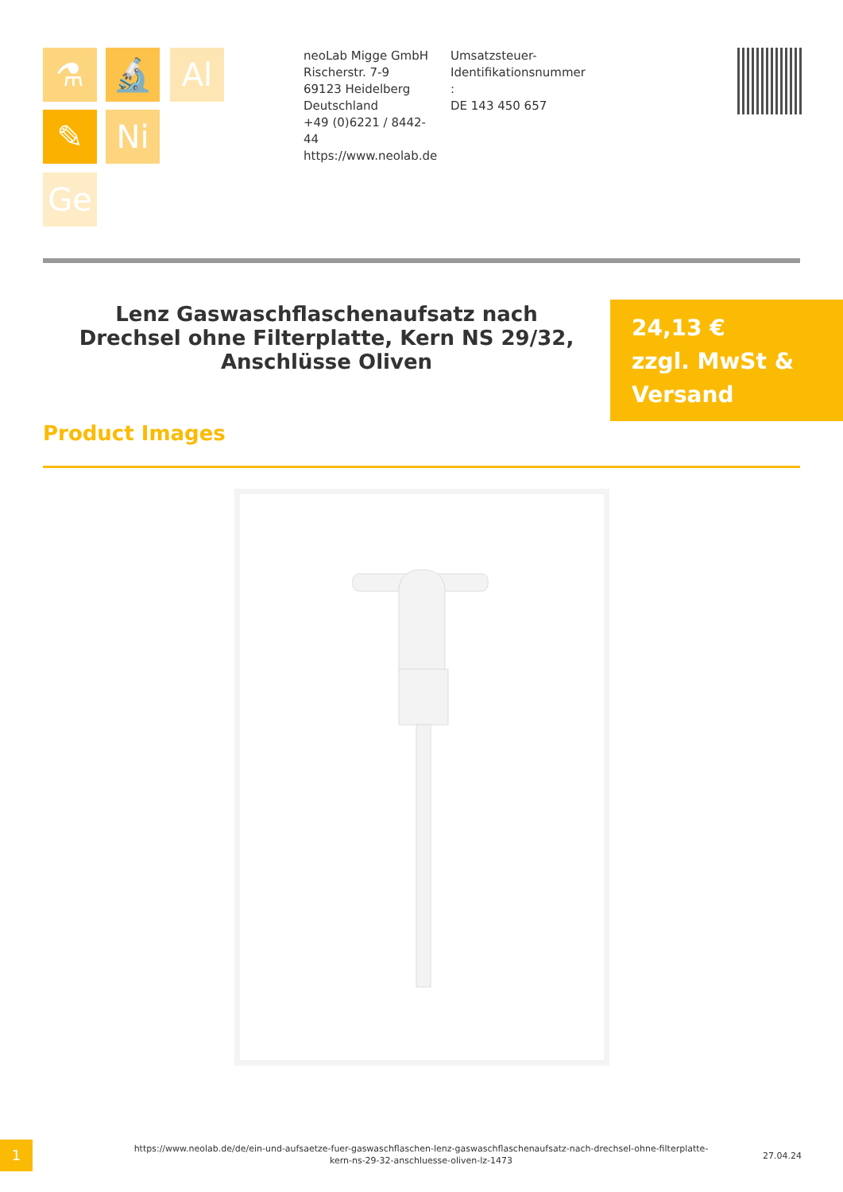⚗ 🔬 Al
✎ Ni
Ge
neoLab Migge GmbH
Rischerstr. 7-9
69123 Heidelberg
Deutschland
+49 (0)6221 / 8442-44
https://www.neolab.de
Umsatzsteuer-Identifikationsnummer :
DE 143 450 657
Lenz Gaswaschflaschenaufsatz nach Drechsel ohne Filterplatte, Kern NS 29/32, Anschlüsse Oliven
24,13 €
zzgl. MwSt & Versand
Product Images
1
https://www.neolab.de/de/ein-und-aufsaetze-fuer-gaswaschflaschen-lenz-gaswaschflaschenaufsatz-nach-drechsel-ohne-filterplatte-kern-ns-29-32-anschluesse-oliven-lz-1473
27.04.24